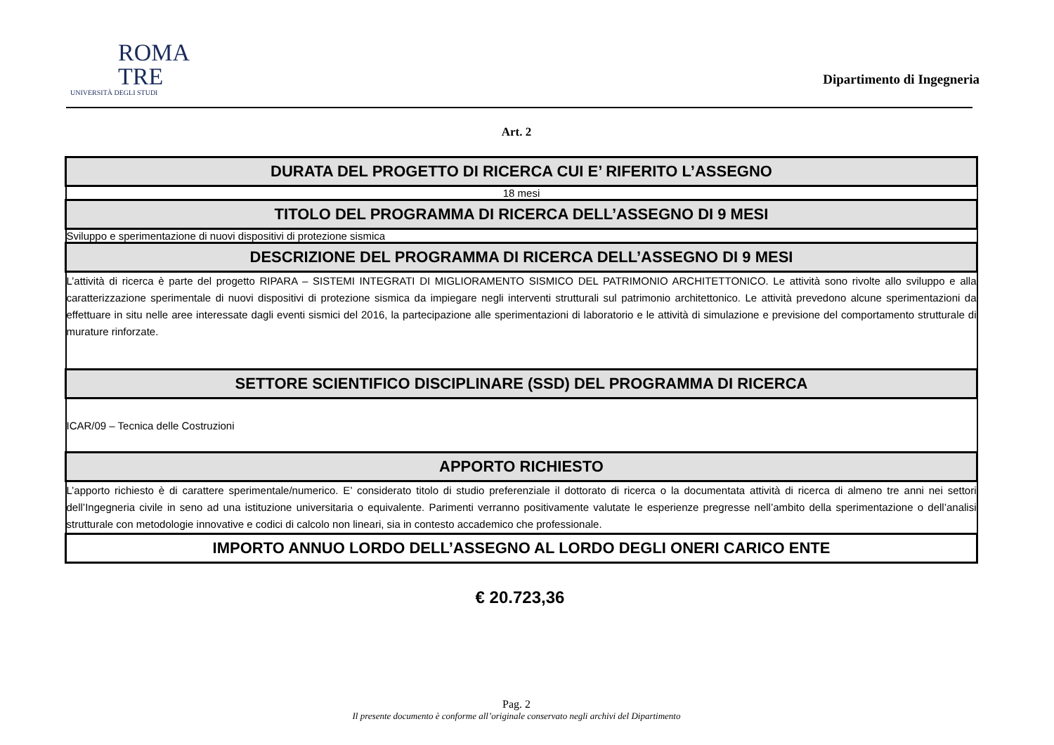ROMA
TRE
UNIVERSITÀ DEGLI STUDI
Dipartimento di Ingegneria
Art. 2
| DURATA DEL PROGETTO DI RICERCA CUI E’ RIFERITO L’ASSEGNO |
| --- |
| 18 mesi |
| TITOLO DEL PROGRAMMA DI RICERCA DELL’ASSEGNO DI 9 MESI |
| Sviluppo e sperimentazione di nuovi dispositivi di protezione sismica |
| DESCRIZIONE DEL PROGRAMMA DI RICERCA DELL’ASSEGNO DI 9 MESI |
| L’attività di ricerca è parte del progetto RIPARA – SISTEMI INTEGRATI DI MIGLIORAMENTO SISMICO DEL PATRIMONIO ARCHITETTONICO. Le attività sono rivolte allo sviluppo e alla caratterizzazione sperimentale di nuovi dispositivi di protezione sismica da impiegare negli interventi strutturali sul patrimonio architettonico. Le attività prevedono alcune sperimentazioni da effettuare in situ nelle aree interessate dagli eventi sismici del 2016, la partecipazione alle sperimentazioni di laboratorio e le attività di simulazione e previsione del comportamento strutturale di murature rinforzate. |
| SETTORE SCIENTIFICO DISCIPLINARE (SSD) DEL PROGRAMMA DI RICERCA |
| ICAR/09 – Tecnica delle Costruzioni |
| APPORTO RICHIESTO |
| L’apporto richiesto è di carattere sperimentale/numerico. E’ considerato titolo di studio preferenziale il dottorato di ricerca o la documentata attività di ricerca di almeno tre anni nei settori dell’Ingegneria civile in seno ad una istituzione universitaria o equivalente. Parimenti verranno positivamente valutate le esperienze pregresse nell’ambito della sperimentazione o dell’analisi strutturale con metodologie innovative e codici di calcolo non lineari, sia in contesto accademico che professionale. |
| IMPORTO ANNUO LORDO DELL’ASSEGNO AL LORDO DEGLI ONERI CARICO ENTE |
€ 20.723,36
Pag. 2
Il presente documento è conforme all’originale conservato negli archivi del Dipartimento